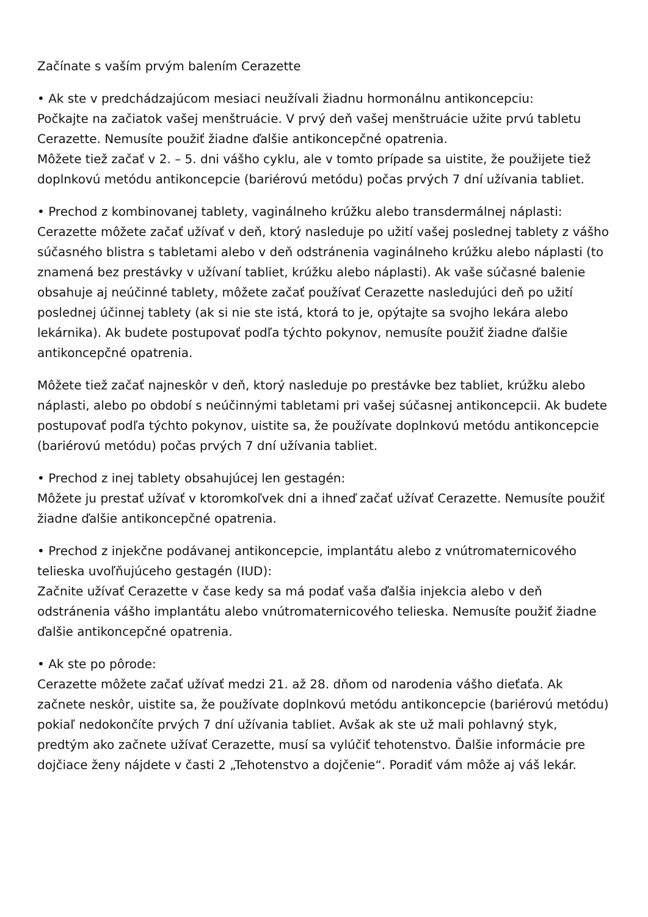Začínate s vaším prvým balením Cerazette
• Ak ste v predchádzajúcom mesiaci neužívali žiadnu hormonálnu antikoncepciu:
Počkajte na začiatok vašej menštruácie. V prvý deň vašej menštruácie užite prvú tabletu Cerazette. Nemusíte použiť žiadne ďalšie antikoncepčné opatrenia.
Môžete tiež začať v 2. – 5. dni vášho cyklu, ale v tomto prípade sa uistite, že použijete tiež doplnkovú metódu antikoncepcie (bariérovú metódu) počas prvých 7 dní užívania tabliet.
• Prechod z kombinovanej tablety, vaginálneho krúžku alebo transdermálnej náplasti:
Cerazette môžete začať užívať v deň, ktorý nasleduje po užití vašej poslednej tablety z vášho súčasného blistra s tabletami alebo v deň odstránenia vaginálneho krúžku alebo náplasti (to znamená bez prestávky v užívaní tabliet, krúžku alebo náplasti). Ak vaše súčasné balenie obsahuje aj neúčinné tablety, môžete začať používať Cerazette nasledujúci deň po užití poslednej účinnej tablety (ak si nie ste istá, ktorá to je, opýtajte sa svojho lekára alebo lekárnika). Ak budete postupovať podľa týchto pokynov, nemusíte použiť žiadne ďalšie antikoncepčné opatrenia.
Môžete tiež začať najneskôr v deň, ktorý nasleduje po prestávke bez tabliet, krúžku alebo náplasti, alebo po období s neúčinnými tabletami pri vašej súčasnej antikoncepcii. Ak budete postupovať podľa týchto pokynov, uistite sa, že používate doplnkovú metódu antikoncepcie (bariérovú metódu) počas prvých 7 dní užívania tabliet.
• Prechod z inej tablety obsahujúcej len gestagén:
Môžete ju prestať užívať v ktoromkoľvek dni a ihneď začať užívať Cerazette. Nemusíte použiť žiadne ďalšie antikoncepčné opatrenia.
• Prechod z injekčne podávanej antikoncepcie, implantátu alebo z vnútromaternicového telieska uvoľňujúceho gestagén (IUD):
Začnite užívať Cerazette v čase kedy sa má podať vaša ďalšia injekcia alebo v deň odstránenia vášho implantátu alebo vnútromaternicového telieska. Nemusíte použiť žiadne ďalšie antikoncepčné opatrenia.
• Ak ste po pôrode:
Cerazette môžete začať užívať medzi 21. až 28. dňom od narodenia vášho dieťaťa. Ak začnete neskôr, uistite sa, že používate doplnkovú metódu antikoncepcie (bariérovú metódu) pokiaľ nedokončíte prvých 7 dní užívania tabliet. Avšak ak ste už mali pohlavný styk, predtým ako začnete užívať Cerazette, musí sa vylúčiť tehotenstvo. Ďalšie informácie pre dojčiace ženy nájdete v časti 2 „Tehotenstvo a dojčenie“. Poradiť vám môže aj váš lekár.